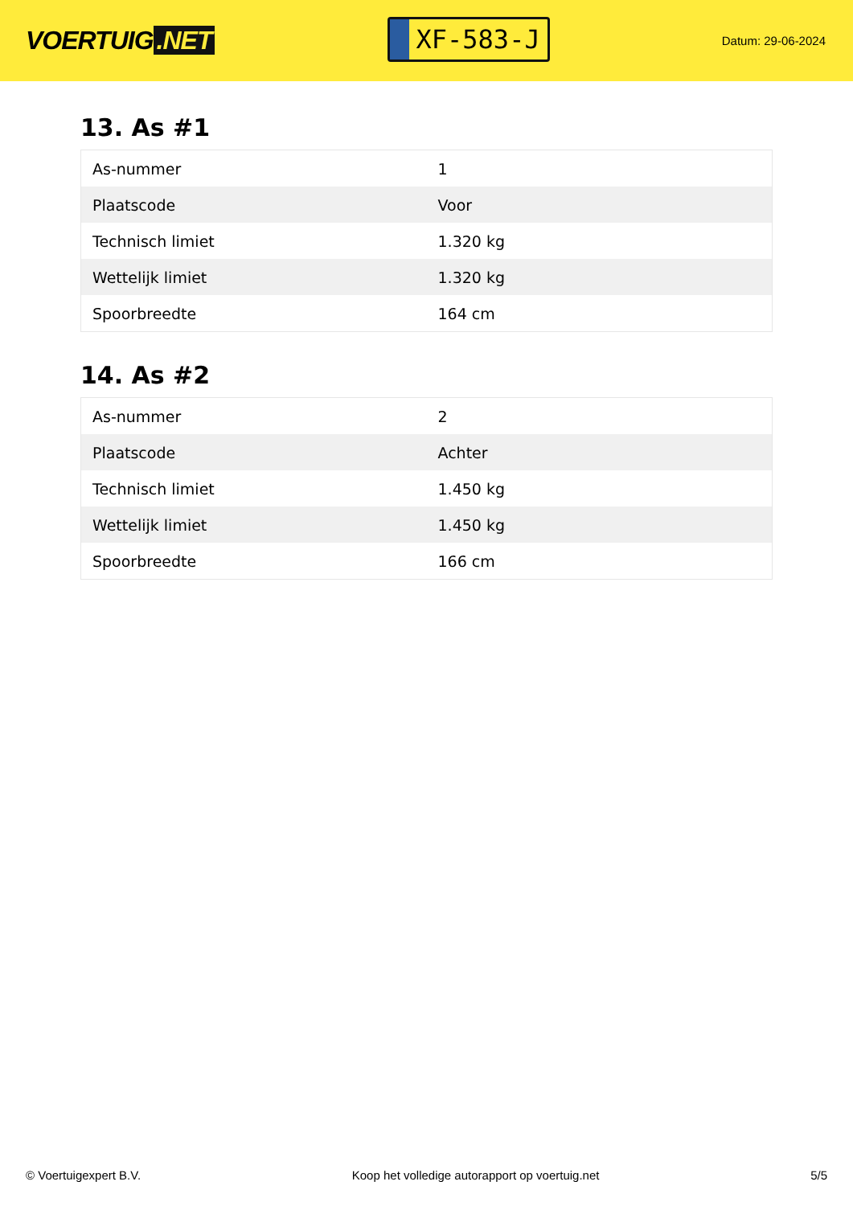VOERTUIG.NET
XF-583-J
Datum: 29-06-2024
13. As #1
| As-nummer | 1 |
| Plaatscode | Voor |
| Technisch limiet | 1.320 kg |
| Wettelijk limiet | 1.320 kg |
| Spoorbreedte | 164 cm |
14. As #2
| As-nummer | 2 |
| Plaatscode | Achter |
| Technisch limiet | 1.450 kg |
| Wettelijk limiet | 1.450 kg |
| Spoorbreedte | 166 cm |
© Voertuigexpert B.V. Koop het volledige autorapport op voertuig.net 5/5